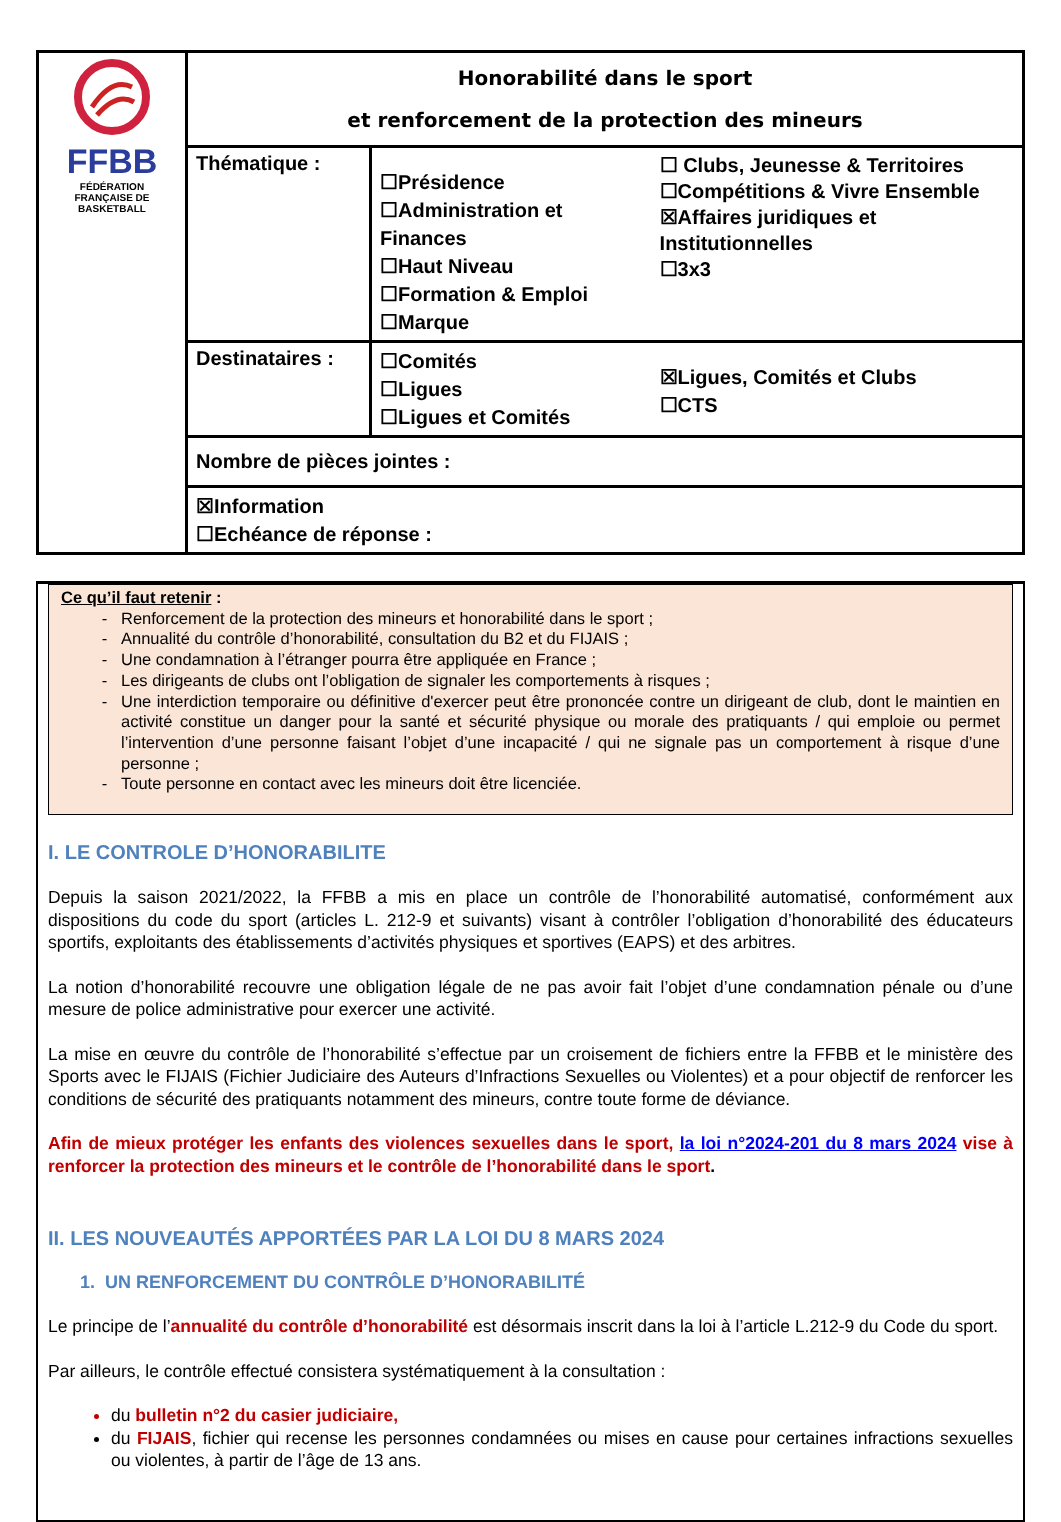| FFBB FÉDÉRATION FRANÇAISE DE BASKETBALL | Honorabilité dans le sport et renforcement de la protection des mineurs | | |
| | Thématique : | ☐Présidence ☐Administration et Finances ☐Haut Niveau ☐Formation & Emploi ☐Marque | ☐ Clubs, Jeunesse & Territoires ☐Compétitions & Vivre Ensemble ☒Affaires juridiques et Institutionnelles ☐3x3 |
| | Destinataires : | ☐Comités ☐Ligues ☐Ligues et Comités | ☒Ligues, Comités et Clubs ☐CTS |
| | Nombre de pièces jointes : | | |
| | ☒Information ☐Echéance de réponse : | | |
Ce qu’il faut retenir :
Renforcement de la protection des mineurs et honorabilité dans le sport ;
Annualité du contrôle d’honorabilité, consultation du B2 et du FIJAIS ;
Une condamnation à l’étranger pourra être appliquée en France ;
Les dirigeants de clubs ont l’obligation de signaler les comportements à risques ;
Une interdiction temporaire ou définitive d'exercer peut être prononcée contre un dirigeant de club, dont le maintien en activité constitue un danger pour la santé et sécurité physique ou morale des pratiquants / qui emploie ou permet l’intervention d’une personne faisant l’objet d’une incapacité / qui ne signale pas un comportement à risque d’une personne ;
Toute personne en contact avec les mineurs doit être licenciée.
I. LE CONTROLE D’HONORABILITE
Depuis la saison 2021/2022, la FFBB a mis en place un contrôle de l’honorabilité automatisé, conformément aux dispositions du code du sport (articles L. 212-9 et suivants) visant à contrôler l’obligation d’honorabilité des éducateurs sportifs, exploitants des établissements d’activités physiques et sportives (EAPS) et des arbitres.
La notion d’honorabilité recouvre une obligation légale de ne pas avoir fait l’objet d’une condamnation pénale ou d’une mesure de police administrative pour exercer une activité.
La mise en œuvre du contrôle de l’honorabilité s’effectue par un croisement de fichiers entre la FFBB et le ministère des Sports avec le FIJAIS (Fichier Judiciaire des Auteurs d’Infractions Sexuelles ou Violentes) et a pour objectif de renforcer les conditions de sécurité des pratiquants notamment des mineurs, contre toute forme de déviance.
Afin de mieux protéger les enfants des violences sexuelles dans le sport, la loi n°2024-201 du 8 mars 2024 vise à renforcer la protection des mineurs et le contrôle de l’honorabilité dans le sport.
II. LES NOUVEAUTÉS APPORTÉES PAR LA LOI DU 8 MARS 2024
1. UN RENFORCEMENT DU CONTRÔLE D’HONORABILITÉ
Le principe de l’annualité du contrôle d’honorabilité est désormais inscrit dans la loi à l’article L.212-9 du Code du sport.
Par ailleurs, le contrôle effectué consistera systématiquement à la consultation :
du bulletin n°2 du casier judiciaire,
du FIJAIS, fichier qui recense les personnes condamnées ou mises en cause pour certaines infractions sexuelles ou violentes, à partir de l’âge de 13 ans.